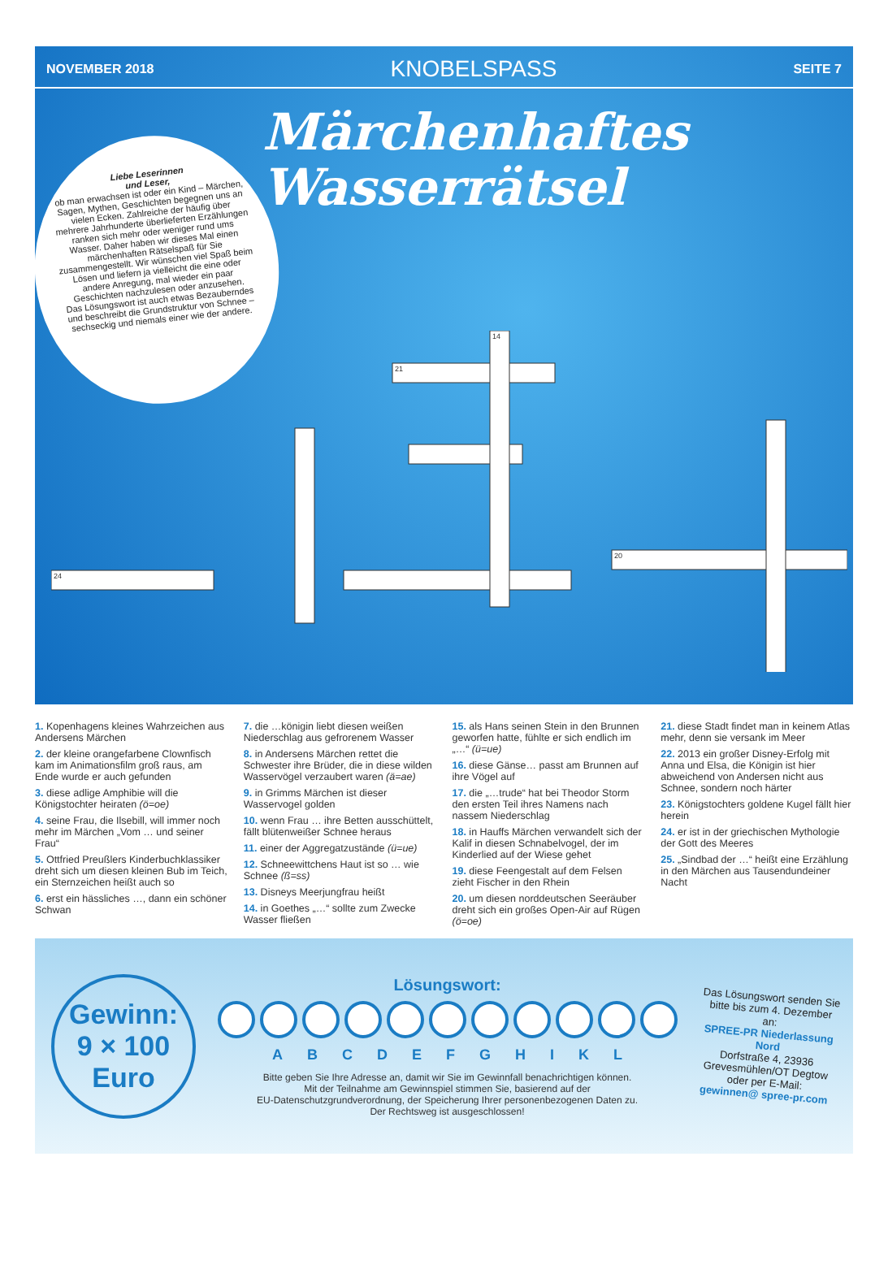NOVEMBER 2018 KNOBELSPASS SEITE 7
Märchenhaftes
Wasserrätsel
Liebe Leserinnen
und Leser,
ob man erwachsen ist oder ein Kind – Märchen, Sagen, Mythen, Geschichten begegnen uns an vielen Ecken. Zahlreiche der häufig über mehrere Jahrhunderte überlieferten Erzählungen ranken sich mehr oder weniger rund ums Wasser. Daher haben wir dieses Mal einen märchenhaften Rätselspaß für Sie zusammengestellt. Wir wünschen viel Spaß beim Lösen und liefern ja vielleicht die eine oder andere Anregung, mal wieder ein paar Geschichten nachzulesen oder anzusehen.
Das Lösungswort ist auch etwas Bezauberndes und beschreibt die Grundstruktur von Schnee – sechseckig und niemals einer wie der andere.
24
21
14
20
1. Kopenhagens kleines Wahrzeichen aus Andersens Märchen
2. der kleine orangefarbene Clownfisch kam im Animationsfilm groß raus, am Ende wurde er auch gefunden
3. diese adlige Amphibie will die Königstochter heiraten (ö=oe)
4. seine Frau, die Ilsebill, will immer noch mehr im Märchen „Vom … und seiner Frau“
5. Ottfried Preußlers Kinderbuchklassiker dreht sich um diesen kleinen Bub im Teich, ein Sternzeichen heißt auch so
6. erst ein hässliches …, dann ein schöner Schwan
7. die …königin liebt diesen weißen Niederschlag aus gefrorenem Wasser
8. in Andersens Märchen rettet die Schwester ihre Brüder, die in diese wilden Wasservögel verzaubert waren (ä=ae)
9. in Grimms Märchen ist dieser Wasservogel golden
10. wenn Frau … ihre Betten ausschüttelt, fällt blütenweißer Schnee heraus
11. einer der Aggregatzustände (ü=ue)
12. Schneewittchens Haut ist so … wie Schnee (ß=ss)
13. Disneys Meerjungfrau heißt
14. in Goethes „…“ sollte zum Zwecke Wasser fließen
15. als Hans seinen Stein in den Brunnen geworfen hatte, fühlte er sich endlich im „…“ (ü=ue)
16. diese Gänse… passt am Brunnen auf ihre Vögel auf
17. die „…trude“ hat bei Theodor Storm den ersten Teil ihres Namens nach nassem Niederschlag
18. in Hauffs Märchen verwandelt sich der Kalif in diesen Schnabelvogel, der im Kinderlied auf der Wiese gehet
19. diese Feengestalt auf dem Felsen zieht Fischer in den Rhein
20. um diesen norddeutschen Seeräuber dreht sich ein großes Open-Air auf Rügen (ö=oe)
21. diese Stadt findet man in keinem Atlas mehr, denn sie versank im Meer
22. 2013 ein großer Disney-Erfolg mit Anna und Elsa, die Königin ist hier abweichend von Andersen nicht aus Schnee, sondern noch härter
23. Königstochters goldene Kugel fällt hier herein
24. er ist in der griechischen Mythologie der Gott des Meeres
25. „Sindbad der …“ heißt eine Erzählung in den Märchen aus Tausendundeiner Nacht
Gewinn:
9 × 100
Euro
Lösungswort:
ABCDEFGHIKL
Bitte geben Sie Ihre Adresse an, damit wir Sie im Gewinnfall benachrichtigen können.
Mit der Teilnahme am Gewinnspiel stimmen Sie, basierend auf der
EU-Datenschutzgrundverordnung, der Speicherung Ihrer personenbezogenen Daten zu.
Der Rechtsweg ist ausgeschlossen!
Das Lösungswort senden Sie bitte bis zum 4. Dezember an:
SPREE-PR Niederlassung Nord
Dorfstraße 4, 23936 Grevesmühlen/OT Degtow oder per E-Mail:
gewinnen@ spree-pr.com